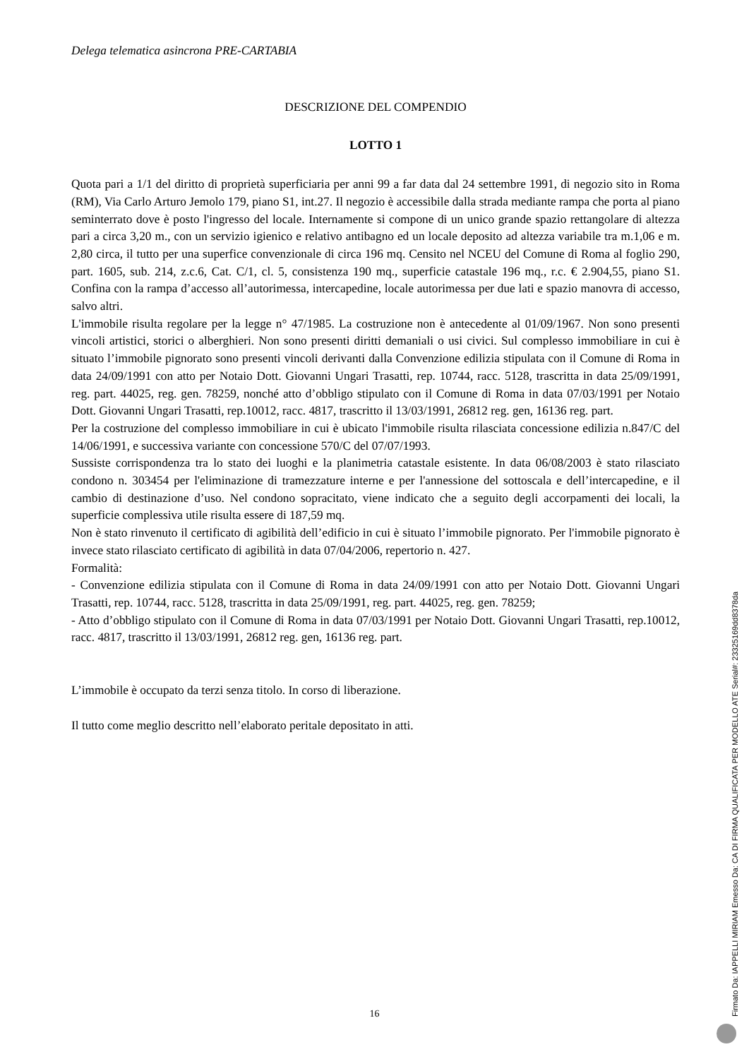Delega telematica asincrona PRE-CARTABIA
DESCRIZIONE DEL COMPENDIO
LOTTO 1
Quota pari a 1/1 del diritto di proprietà superficiaria per anni 99 a far data dal 24 settembre 1991, di negozio sito in Roma (RM), Via Carlo Arturo Jemolo 179, piano S1, int.27. Il negozio è accessibile dalla strada mediante rampa che porta al piano seminterrato dove è posto l'ingresso del locale. Internamente si compone di un unico grande spazio rettangolare di altezza pari a circa 3,20 m., con un servizio igienico e relativo antibagno ed un locale deposito ad altezza variabile tra m.1,06 e m. 2,80 circa, il tutto per una superfice convenzionale di circa 196 mq. Censito nel NCEU del Comune di Roma al foglio 290, part. 1605, sub. 214, z.c.6, Cat. C/1, cl. 5, consistenza 190 mq., superficie catastale 196 mq., r.c. € 2.904,55, piano S1. Confina con la rampa d’accesso all’autorimessa, intercapedine, locale autorimessa per due lati e spazio manovra di accesso, salvo altri.
L'immobile risulta regolare per la legge n° 47/1985. La costruzione non è antecedente al 01/09/1967. Non sono presenti vincoli artistici, storici o alberghieri. Non sono presenti diritti demaniali o usi civici. Sul complesso immobiliare in cui è situato l’immobile pignorato sono presenti vincoli derivanti dalla Convenzione edilizia stipulata con il Comune di Roma in data 24/09/1991 con atto per Notaio Dott. Giovanni Ungari Trasatti, rep. 10744, racc. 5128, trascritta in data 25/09/1991, reg. part. 44025, reg. gen. 78259, nonché atto d’obbligo stipulato con il Comune di Roma in data 07/03/1991 per Notaio Dott. Giovanni Ungari Trasatti, rep.10012, racc. 4817, trascritto il 13/03/1991, 26812 reg. gen, 16136 reg. part.
Per la costruzione del complesso immobiliare in cui è ubicato l'immobile risulta rilasciata concessione edilizia n.847/C del 14/06/1991, e successiva variante con concessione 570/C del 07/07/1993.
Sussiste corrispondenza tra lo stato dei luoghi e la planimetria catastale esistente. In data 06/08/2003 è stato rilasciato condono n. 303454 per l'eliminazione di tramezzature interne e per l'annessione del sottoscala e dell’intercapedine, e il cambio di destinazione d’uso. Nel condono sopracitato, viene indicato che a seguito degli accorpamenti dei locali, la superficie complessiva utile risulta essere di 187,59 mq.
Non è stato rinvenuto il certificato di agibilità dell’edificio in cui è situato l’immobile pignorato. Per l'immobile pignorato è invece stato rilasciato certificato di agibilità in data 07/04/2006, repertorio n. 427.
Formalità:
- Convenzione edilizia stipulata con il Comune di Roma in data 24/09/1991 con atto per Notaio Dott. Giovanni Ungari Trasatti, rep. 10744, racc. 5128, trascritta in data 25/09/1991, reg. part. 44025, reg. gen. 78259;
- Atto d’obbligo stipulato con il Comune di Roma in data 07/03/1991 per Notaio Dott. Giovanni Ungari Trasatti, rep.10012, racc. 4817, trascritto il 13/03/1991, 26812 reg. gen, 16136 reg. part.
L’immobile è occupato da terzi senza titolo. In corso di liberazione.
Il tutto come meglio descritto nell’elaborato peritale depositato in atti.
16
Firmato Da: IAPPELLI MIRIAM Emesso Da: CA DI FIRMA QUALIFICATA PER MODELLO ATE Serial#: 23325169dd8378da